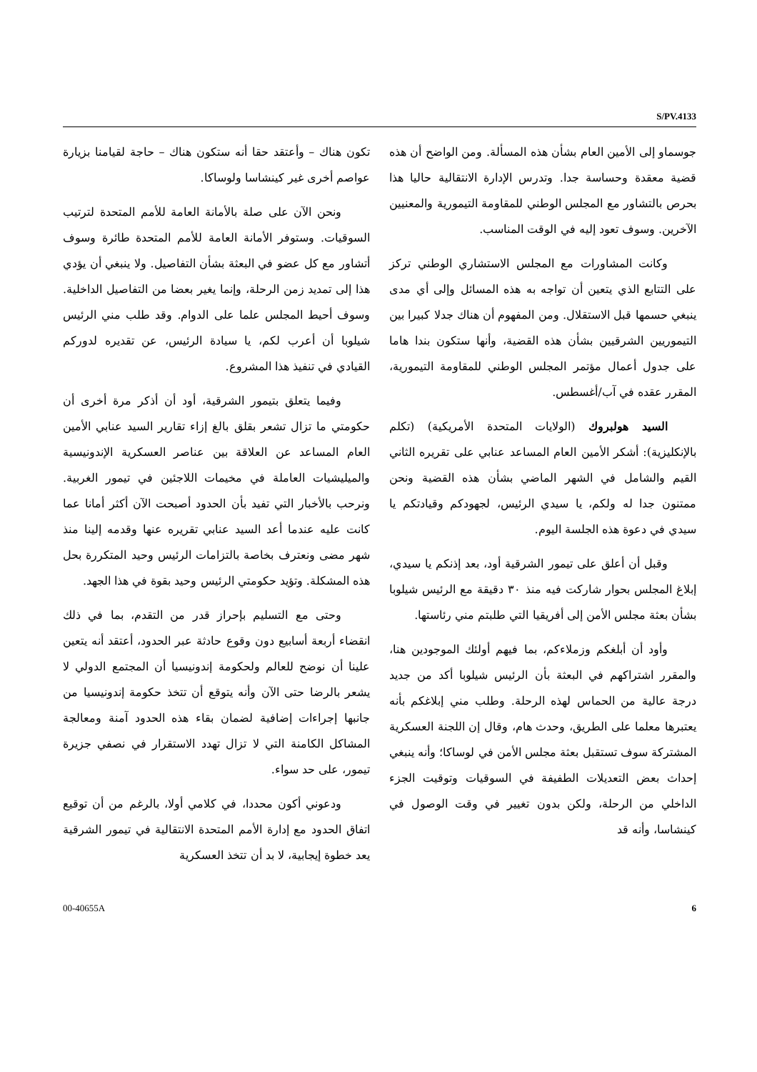S/PV.4133
جوسماو إلى الأمين العام بشأن هذه المسألة. ومن الواضح أن هذه قضية معقدة وحساسة جدا. وتدرس الإدارة الانتقالية حاليا هذا بحرص بالتشاور مع المجلس الوطني للمقاومة التيمورية والمعنيين الآخرين. وسوف تعود إليه في الوقت المناسب.
وكانت المشاورات مع المجلس الاستشاري الوطني تركز على التتابع الذي يتعين أن تواجه به هذه المسائل وإلى أي مدى ينبغي حسمها قبل الاستقلال. ومن المفهوم أن هناك جدلا كبيرا بين التيموريين الشرقيين بشأن هذه القضية، وأنها ستكون بندا هاما على جدول أعمال مؤتمر المجلس الوطني للمقاومة التيمورية، المقرر عقده في آب/أغسطس.
السيد هولبروك (الولايات المتحدة الأمريكية) (تكلم بالإنكليزية): أشكر الأمين العام المساعد عنابي على تقريره الثاني القيم والشامل في الشهر الماضي بشأن هذه القضية ونحن ممتنون جدا له ولكم، يا سيدي الرئيس، لجهودكم وقيادتكم يا سيدي في دعوة هذه الجلسة اليوم.
وقبل أن أعلق على تيمور الشرقية أود، بعد إذنكم يا سيدي، إبلاغ المجلس بحوار شاركت فيه منذ ٣٠ دقيقة مع الرئيس شيلوبا بشأن بعثة مجلس الأمن إلى أفريقيا التي طلبتم مني رئاستها.
وأود أن أبلغكم وزملاءكم، بما فيهم أولئك الموجودين هنا، والمقرر اشتراكهم في البعثة بأن الرئيس شيلوبا أكد من جديد درجة عالية من الحماس لهذه الرحلة. وطلب مني إبلاغكم بأنه يعتبرها معلما على الطريق، وحدث هام، وقال إن اللجنة العسكرية المشتركة سوف تستقبل بعثة مجلس الأمن في لوساكا؛ وأنه ينبغي إحداث بعض التعديلات الطفيفة في السوقيات وتوقيت الجزء الداخلي من الرحلة، ولكن بدون تغيير في وقت الوصول في كينشاسا، وأنه قد
تكون هناك – وأعتقد حقا أنه ستكون هناك – حاجة لقيامنا بزيارة عواصم أخرى غير كينشاسا ولوساكا.
ونحن الآن على صلة بالأمانة العامة للأمم المتحدة لترتيب السوقيات. وستوفر الأمانة العامة للأمم المتحدة طائرة وسوف أتشاور مع كل عضو في البعثة بشأن التفاصيل. ولا ينبغي أن يؤدي هذا إلى تمديد زمن الرحلة، وإنما يغير بعضا من التفاصيل الداخلية. وسوف أحيط المجلس علما على الدوام. وقد طلب مني الرئيس شيلوبا أن أعرب لكم، يا سيادة الرئيس، عن تقديره لدوركم القيادي في تنفيذ هذا المشروع.
وفيما يتعلق بتيمور الشرقية، أود أن أذكر مرة أخرى أن حكومتي ما تزال تشعر بقلق بالغ إزاء تقارير السيد عنابي الأمين العام المساعد عن العلاقة بين عناصر العسكرية الإندونيسية والميليشيات العاملة في مخيمات اللاجئين في تيمور الغربية. ونرحب بالأخبار التي تفيد بأن الحدود أصبحت الآن أكثر أمانا عما كانت عليه عندما أعد السيد عنابي تقريره عنها وقدمه إلينا منذ شهر مضى ونعترف بخاصة بالتزامات الرئيس وحيد المتكررة بحل هذه المشكلة. وتؤيد حكومتي الرئيس وحيد بقوة في هذا الجهد.
وحتى مع التسليم بإحراز قدر من التقدم، بما في ذلك انقضاء أربعة أسابيع دون وقوع حادثة عبر الحدود، أعتقد أنه يتعين علينا أن نوضح للعالم ولحكومة إندونيسيا أن المجتمع الدولي لا يشعر بالرضا حتى الآن وأنه يتوقع أن تتخذ حكومة إندونيسيا من جانبها إجراءات إضافية لضمان بقاء هذه الحدود آمنة ومعالجة المشاكل الكامنة التي لا تزال تهدد الاستقرار في نصفي جزيرة تيمور، على حد سواء.
ودعوني أكون محددا، في كلامي أولا، بالرغم من أن توقيع اتفاق الحدود مع إدارة الأمم المتحدة الانتقالية في تيمور الشرقية يعد خطوة إيجابية، لا بد أن تتخذ العسكرية
00-40655A 6